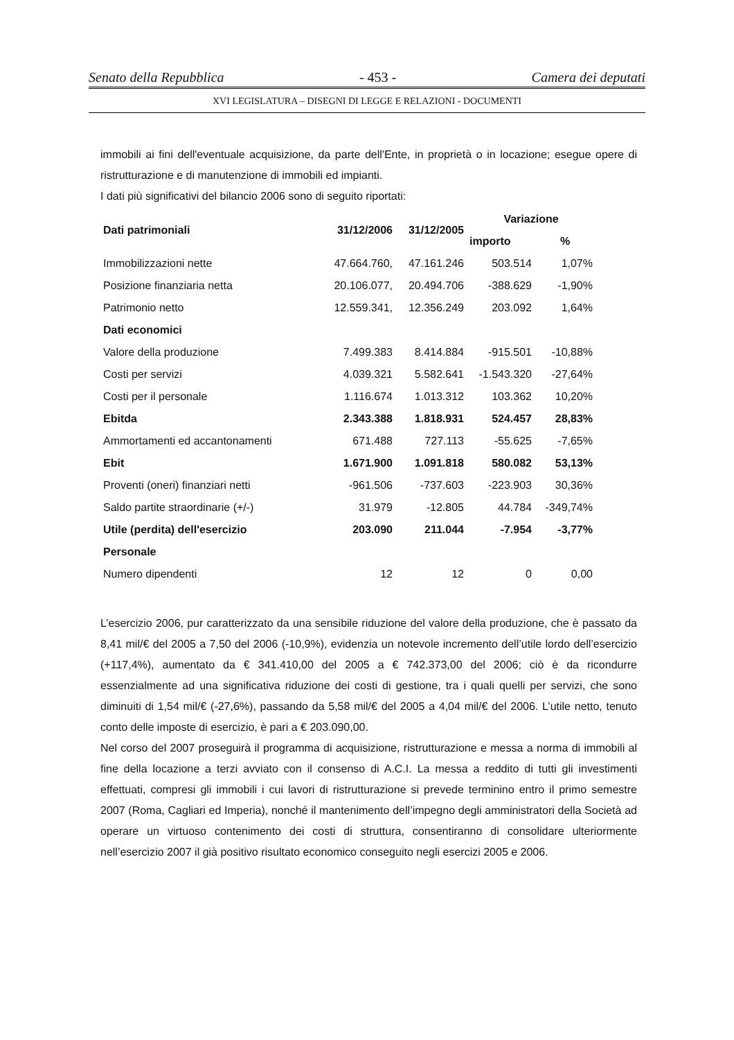Senato della Repubblica - 453 - Camera dei deputati
XVI LEGISLATURA – DISEGNI DI LEGGE E RELAZIONI - DOCUMENTI
immobili ai fini dell'eventuale acquisizione, da parte dell'Ente, in proprietà o in locazione; esegue opere di ristrutturazione e di manutenzione di immobili ed impianti.
I dati più significativi del bilancio 2006 sono di seguito riportati:
| Dati patrimoniali | 31/12/2006 | 31/12/2005 | Variazione | |
| --- | --- | --- | --- | --- |
| | | | importo | % |
| Immobilizzazioni nette | 47.664.760, | 47.161.246 | 503.514 | 1,07% |
| Posizione finanziaria netta | 20.106.077, | 20.494.706 | -388.629 | -1,90% |
| Patrimonio netto | 12.559.341, | 12.356.249 | 203.092 | 1,64% |
| Dati economici | | | | |
| Valore della produzione | 7.499.383 | 8.414.884 | -915.501 | -10,88% |
| Costi per servizi | 4.039.321 | 5.582.641 | -1.543.320 | -27,64% |
| Costi per il personale | 1.116.674 | 1.013.312 | 103.362 | 10,20% |
| Ebitda | 2.343.388 | 1.818.931 | 524.457 | 28,83% |
| Ammortamenti ed accantonamenti | 671.488 | 727.113 | -55.625 | -7,65% |
| Ebit | 1.671.900 | 1.091.818 | 580.082 | 53,13% |
| Proventi (oneri) finanziari netti | -961.506 | -737.603 | -223.903 | 30,36% |
| Saldo partite straordinarie (+/-) | 31.979 | -12.805 | 44.784 | -349,74% |
| Utile (perdita) dell'esercizio | 203.090 | 211.044 | -7.954 | -3,77% |
| Personale | | | | |
| Numero dipendenti | 12 | 12 | 0 | 0,00 |
L’esercizio 2006, pur caratterizzato da una sensibile riduzione del valore della produzione, che è passato da 8,41 mil/€ del 2005 a 7,50 del 2006 (-10,9%), evidenzia un notevole incremento dell’utile lordo dell’esercizio (+117,4%), aumentato da € 341.410,00 del 2005 a € 742.373,00 del 2006; ciò è da ricondurre essenzialmente ad una significativa riduzione dei costi di gestione, tra i quali quelli per servizi, che sono diminuiti di 1,54 mil/€ (-27,6%), passando da 5,58 mil/€ del 2005 a 4,04 mil/€ del 2006. L’utile netto, tenuto conto delle imposte di esercizio, è pari a € 203.090,00.
Nel corso del 2007 proseguirà il programma di acquisizione, ristrutturazione e messa a norma di immobili al fine della locazione a terzi avviato con il consenso di A.C.I. La messa a reddito di tutti gli investimenti effettuati, compresi gli immobili i cui lavori di ristrutturazione si prevede terminino entro il primo semestre 2007 (Roma, Cagliari ed Imperia), nonché il mantenimento dell’impegno degli amministratori della Società ad operare un virtuoso contenimento dei costi di struttura, consentiranno di consolidare ulteriormente nell’esercizio 2007 il già positivo risultato economico conseguito negli esercizi 2005 e 2006.